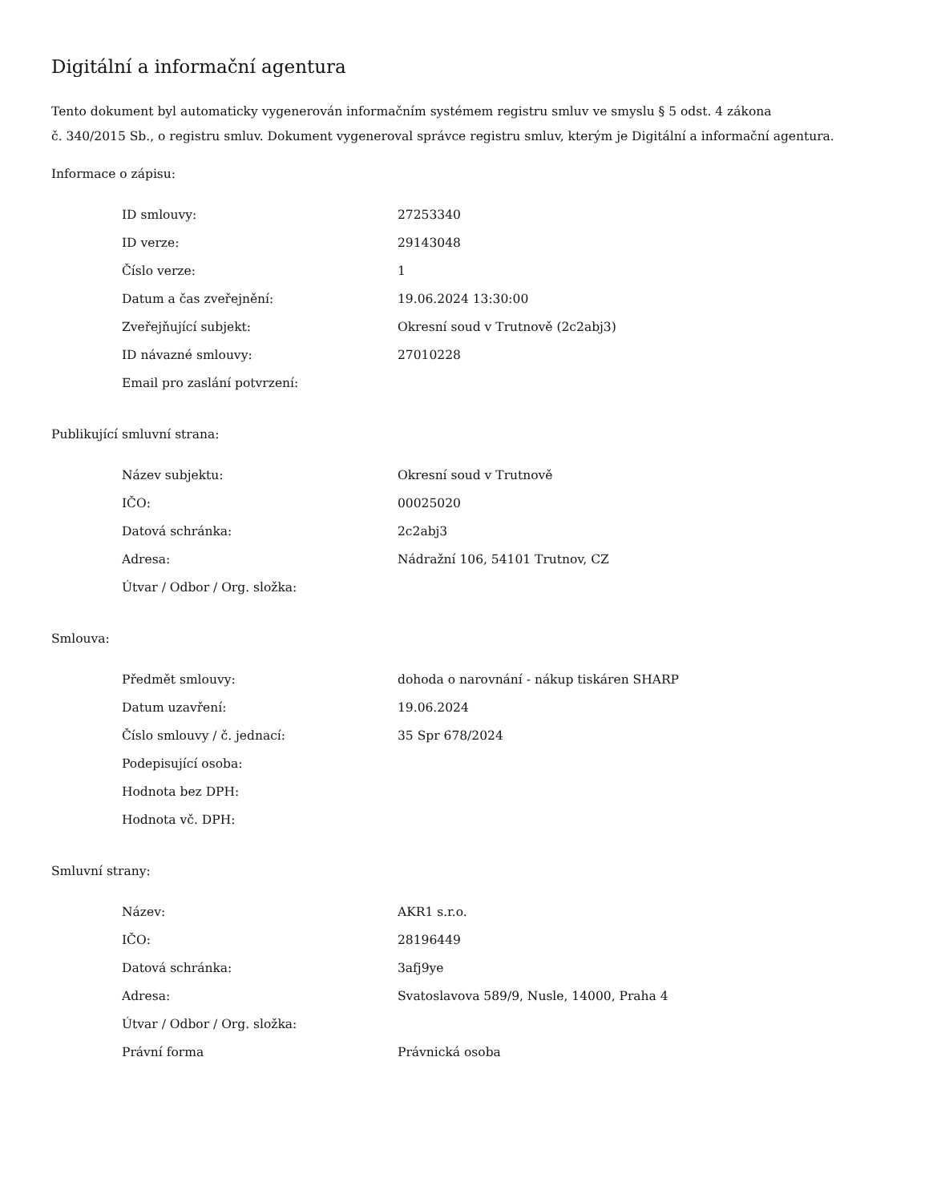Digitální a informační agentura
Tento dokument byl automaticky vygenerován informačním systémem registru smluv ve smyslu § 5 odst. 4 zákona
č. 340/2015 Sb., o registru smluv. Dokument vygeneroval správce registru smluv, kterým je Digitální a informační agentura.
Informace o zápisu:
| ID smlouvy: | 27253340 |
| ID verze: | 29143048 |
| Číslo verze: | 1 |
| Datum a čas zveřejnění: | 19.06.2024 13:30:00 |
| Zveřejňující subjekt: | Okresní soud v Trutnově (2c2abj3) |
| ID návazné smlouvy: | 27010228 |
| Email pro zaslání potvrzení: | |
Publikující smluvní strana:
| Název subjektu: | Okresní soud v Trutnově |
| IČO: | 00025020 |
| Datová schránka: | 2c2abj3 |
| Adresa: | Nádražní 106, 54101 Trutnov, CZ |
| Útvar / Odbor / Org. složka: | |
Smlouva:
| Předmět smlouvy: | dohoda o narovnání - nákup tiskáren SHARP |
| Datum uzavření: | 19.06.2024 |
| Číslo smlouvy / č. jednací: | 35 Spr 678/2024 |
| Podepisující osoba: | |
| Hodnota bez DPH: | |
| Hodnota vč. DPH: | |
Smluvní strany:
| Název: | AKR1 s.r.o. |
| IČO: | 28196449 |
| Datová schránka: | 3afj9ye |
| Adresa: | Svatoslavova 589/9, Nusle, 14000, Praha 4 |
| Útvar / Odbor / Org. složka: | |
| Právní forma | Právnická osoba |